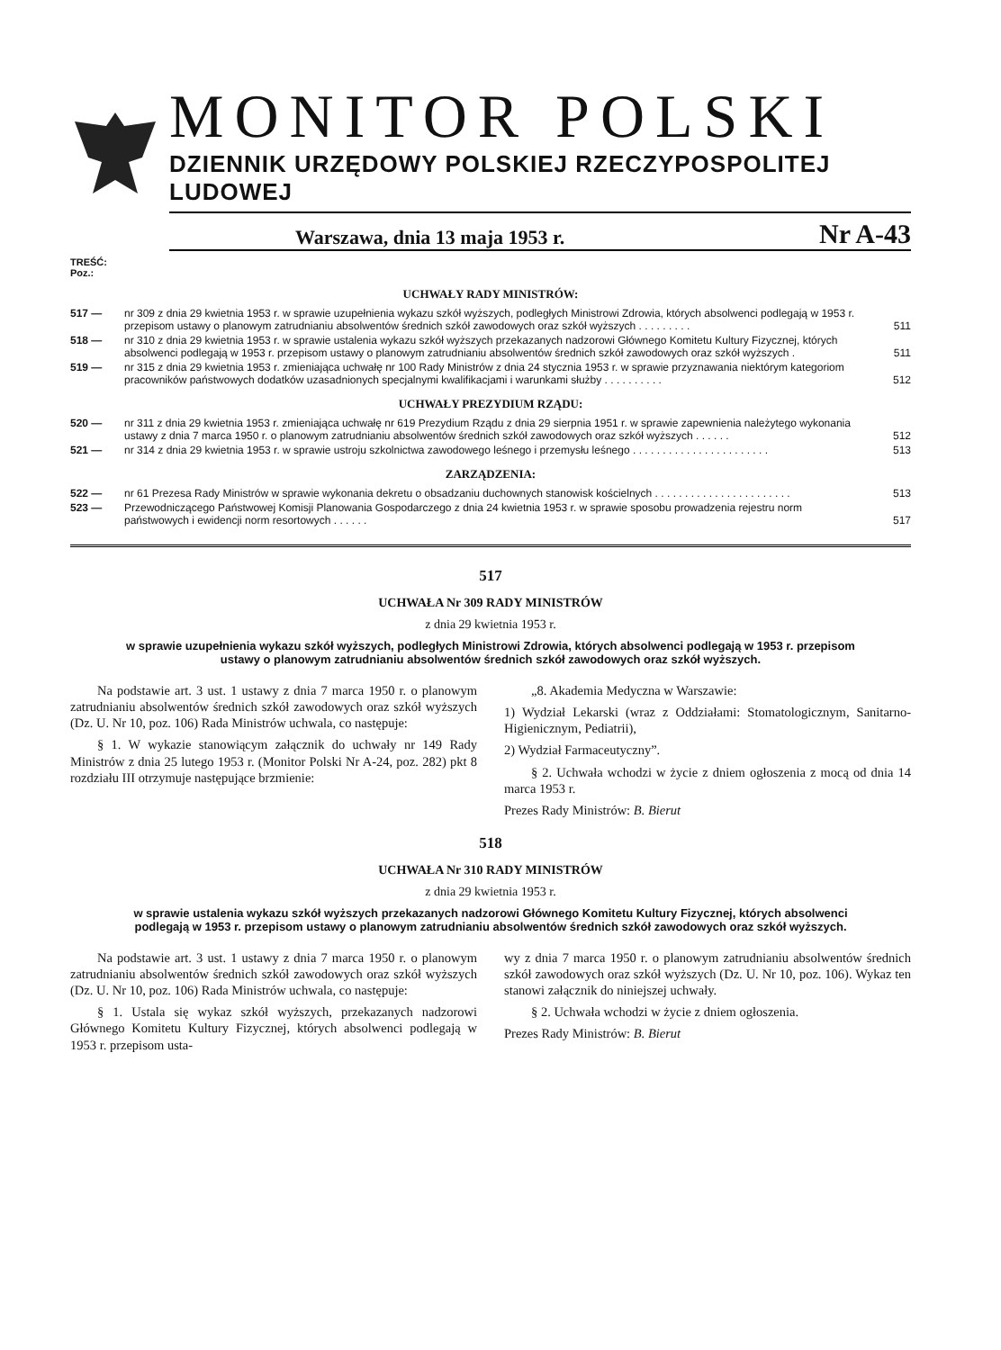MONITOR POLSKI
DZIENNIK URZĘDOWY POLSKIEJ RZECZYPOSPOLITEJ LUDOWEJ
Warszawa, dnia 13 maja 1953 r. Nr A-43
TREŚĆ:
Poz.:
UCHWAŁY RADY MINISTRÓW:
| 517 — | nr 309 z dnia 29 kwietnia 1953 r. w sprawie uzupełnienia wykazu szkół wyższych, podległych Ministrowi Zdrowia, których absolwenci podlegają w 1953 r. przepisom ustawy o planowym zatrudnianiu absolwentów średnich szkół zawodowych oraz szkół wyższych . . . . . . . . . | 511 |
| 518 — | nr 310 z dnia 29 kwietnia 1953 r. w sprawie ustalenia wykazu szkół wyższych przekazanych nadzorowi Głównego Komitetu Kultury Fizycznej, których absolwenci podlegają w 1953 r. przepisom ustawy o planowym zatrudnianiu absolwentów średnich szkół zawodowych oraz szkół wyższych . | 511 |
| 519 — | nr 315 z dnia 29 kwietnia 1953 r. zmieniająca uchwałę nr 100 Rady Ministrów z dnia 24 stycznia 1953 r. w sprawie przyznawania niektórym kategoriom pracowników państwowych dodatków uzasadnionych specjalnymi kwalifikacjami i warunkami służby . . . . . . . . . . | 512 |
UCHWAŁY PREZYDIUM RZĄDU:
| 520 — | nr 311 z dnia 29 kwietnia 1953 r. zmieniająca uchwałę nr 619 Prezydium Rządu z dnia 29 sierpnia 1951 r. w sprawie zapewnienia należytego wykonania ustawy z dnia 7 marca 1950 r. o planowym zatrudnianiu absolwentów średnich szkół zawodowych oraz szkół wyższych . . . . . . | 512 |
| 521 — | nr 314 z dnia 29 kwietnia 1953 r. w sprawie ustroju szkolnictwa zawodowego leśnego i przemysłu leśnego . . . . . . . . . . . . . . . . . . . . . . . | 513 |
ZARZĄDZENIA:
| 522 — | nr 61 Prezesa Rady Ministrów w sprawie wykonania dekretu o obsadzaniu duchownych stanowisk kościelnych . . . . . . . . . . . . . . . . . . . . . . . | 513 |
| 523 — | Przewodniczącego Państwowej Komisji Planowania Gospodarczego z dnia 24 kwietnia 1953 r. w sprawie sposobu prowadzenia rejestru norm państwowych i ewidencji norm resortowych . . . . . . | 517 |
517
UCHWAŁA Nr 309 RADY MINISTRÓW
z dnia 29 kwietnia 1953 r.
w sprawie uzupełnienia wykazu szkół wyższych, podległych Ministrowi Zdrowia, których absolwenci podlegają w 1953 r. przepisom ustawy o planowym zatrudnianiu absolwentów średnich szkół zawodowych oraz szkół wyższych.
Na podstawie art. 3 ust. 1 ustawy z dnia 7 marca 1950 r. o planowym zatrudnianiu absolwentów średnich szkół zawodowych oraz szkół wyższych (Dz. U. Nr 10, poz. 106) Rada Ministrów uchwala, co następuje:
§ 1. W wykazie stanowiącym załącznik do uchwały nr 149 Rady Ministrów z dnia 25 lutego 1953 r. (Monitor Polski Nr A-24, poz. 282) pkt 8 rozdziału III otrzymuje następujące brzmienie:
„8. Akademia Medyczna w Warszawie:
1) Wydział Lekarski (wraz z Oddziałami: Stomatologicznym, Sanitarno-Higienicznym, Pediatrii),
2) Wydział Farmaceutyczny”.
§ 2. Uchwała wchodzi w życie z dniem ogłoszenia z mocą od dnia 14 marca 1953 r.
Prezes Rady Ministrów: B. Bierut
518
UCHWAŁA Nr 310 RADY MINISTRÓW
z dnia 29 kwietnia 1953 r.
w sprawie ustalenia wykazu szkół wyższych przekazanych nadzorowi Głównego Komitetu Kultury Fizycznej, których absolwenci podlegają w 1953 r. przepisom ustawy o planowym zatrudnianiu absolwentów średnich szkół zawodowych oraz szkół wyższych.
Na podstawie art. 3 ust. 1 ustawy z dnia 7 marca 1950 r. o planowym zatrudnianiu absolwentów średnich szkół zawodowych oraz szkół wyższych (Dz. U. Nr 10, poz. 106) Rada Ministrów uchwala, co następuje:
§ 1. Ustala się wykaz szkół wyższych, przekazanych nadzorowi Głównego Komitetu Kultury Fizycznej, których absolwenci podlegają w 1953 r. przepisom usta-
wy z dnia 7 marca 1950 r. o planowym zatrudnianiu absolwentów średnich szkół zawodowych oraz szkół wyższych (Dz. U. Nr 10, poz. 106). Wykaz ten stanowi załącznik do niniejszej uchwały.
§ 2. Uchwała wchodzi w życie z dniem ogłoszenia.
Prezes Rady Ministrów: B. Bierut